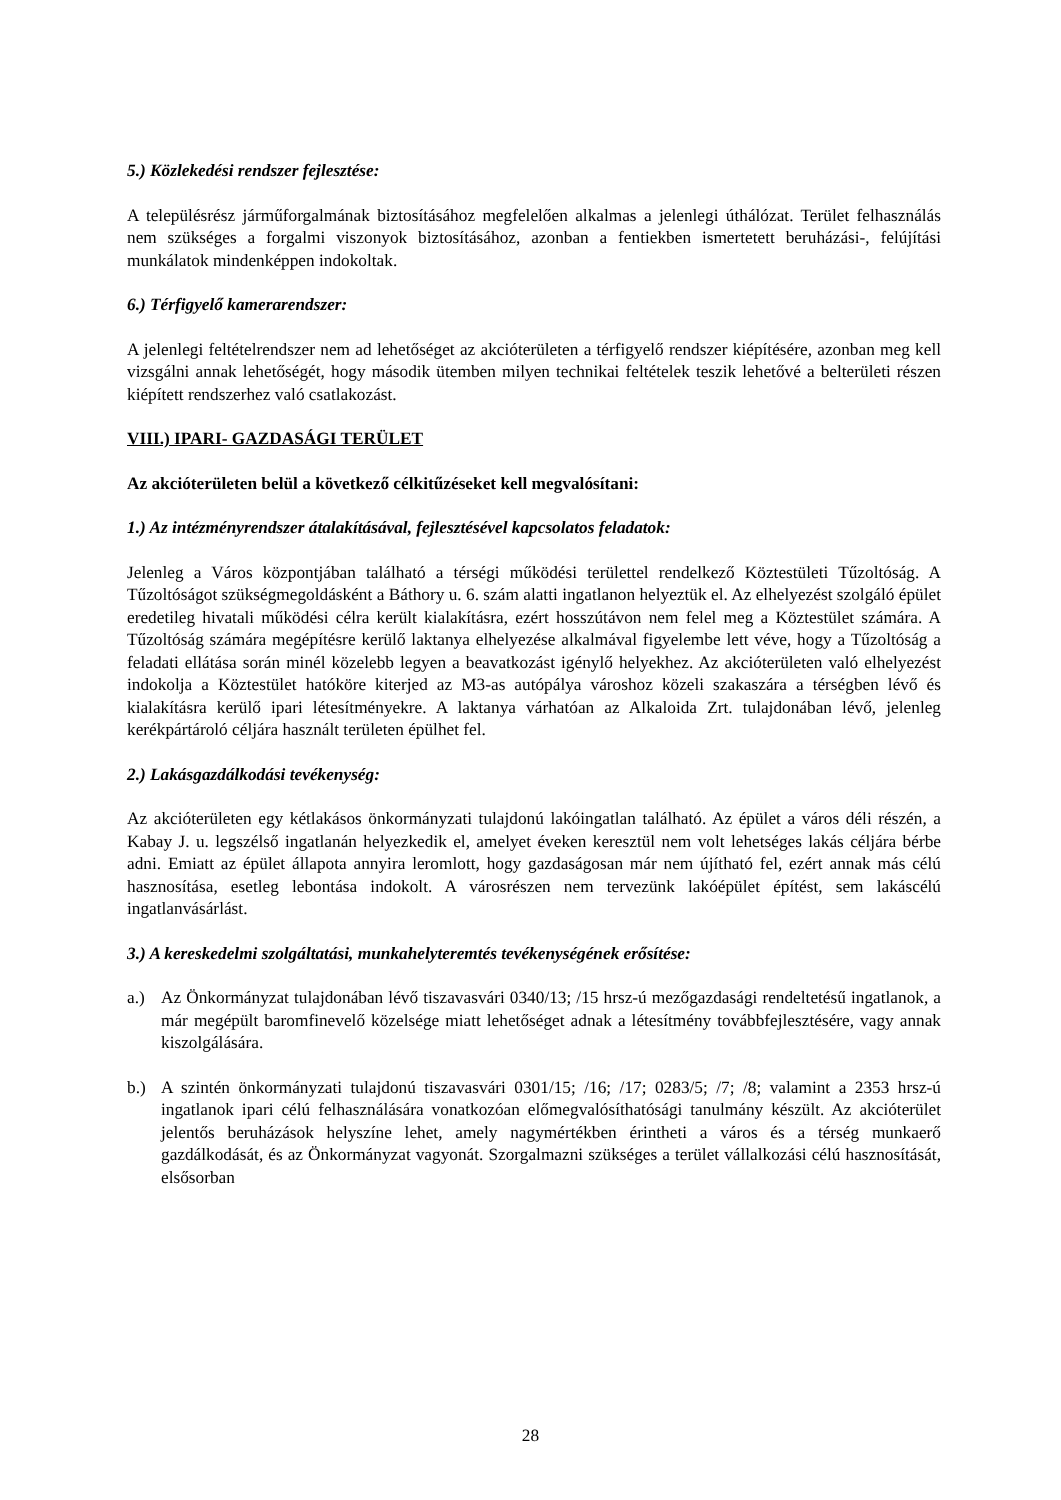5.) Közlekedési rendszer fejlesztése:
A településrész járműforgalmának biztosításához megfelelően alkalmas a jelenlegi úthálózat. Terület felhasználás nem szükséges a forgalmi viszonyok biztosításához, azonban a fentiekben ismertetett beruházási-, felújítási munkálatok mindenképpen indokoltak.
6.) Térfigyelő kamerarendszer:
A jelenlegi feltételrendszer nem ad lehetőséget az akcióterületen a térfigyelő rendszer kiépítésére, azonban meg kell vizsgálni annak lehetőségét, hogy második ütemben milyen technikai feltételek teszik lehetővé a belterületi részen kiépített rendszerhez való csatlakozást.
VIII.) IPARI- GAZDASÁGI TERÜLET
Az akcióterületen belül a következő célkitűzéseket kell megvalósítani:
1.) Az intézményrendszer átalakításával, fejlesztésével kapcsolatos feladatok:
Jelenleg a Város központjában található a térségi működési területtel rendelkező Köztestületi Tűzoltóság. A Tűzoltóságot szükségmegoldásként a Báthory u. 6. szám alatti ingatlanon helyeztük el. Az elhelyezést szolgáló épület eredetileg hivatali működési célra került kialakításra, ezért hosszútávon nem felel meg a Köztestület számára. A Tűzoltóság számára megépítésre kerülő laktanya elhelyezése alkalmával figyelembe lett véve, hogy a Tűzoltóság a feladati ellátása során minél közelebb legyen a beavatkozást igénylő helyekhez. Az akcióterületen való elhelyezést indokolja a Köztestület hatóköre kiterjed az M3-as autópálya városhoz közeli szakaszára a térségben lévő és kialakításra kerülő ipari létesítményekre. A laktanya várhatóan az Alkaloida Zrt. tulajdonában lévő, jelenleg kerékpártároló céljára használt területen épülhet fel.
2.) Lakásgazdálkodási tevékenység:
Az akcióterületen egy kétlakásos önkormányzati tulajdonú lakóingatlan található. Az épület a város déli részén, a Kabay J. u. legszélső ingatlanán helyezkedik el, amelyet éveken keresztül nem volt lehetséges lakás céljára bérbe adni. Emiatt az épület állapota annyira leromlott, hogy gazdaságosan már nem újítható fel, ezért annak más célú hasznosítása, esetleg lebontása indokolt. A városrészen nem tervezünk lakóépület építést, sem lakáscélú ingatlanvásárlást.
3.) A kereskedelmi szolgáltatási, munkahelyteremtés tevékenységének erősítése:
a.) Az Önkormányzat tulajdonában lévő tiszavasvári 0340/13; /15 hrsz-ú mezőgazdasági rendeltetésű ingatlanok, a már megépült baromfinevelő közelsége miatt lehetőséget adnak a létesítmény továbbfejlesztésére, vagy annak kiszolgálására.
b.) A szintén önkormányzati tulajdonú tiszavasvári 0301/15; /16; /17; 0283/5; /7; /8; valamint a 2353 hrsz-ú ingatlanok ipari célú felhasználására vonatkozóan előmegvalósíthatósági tanulmány készült. Az akcióterület jelentős beruházások helyszíne lehet, amely nagymértékben érintheti a város és a térség munkaerő gazdálkodását, és az Önkormányzat vagyonát. Szorgalmazni szükséges a terület vállalkozási célú hasznosítását, elsősorban
28